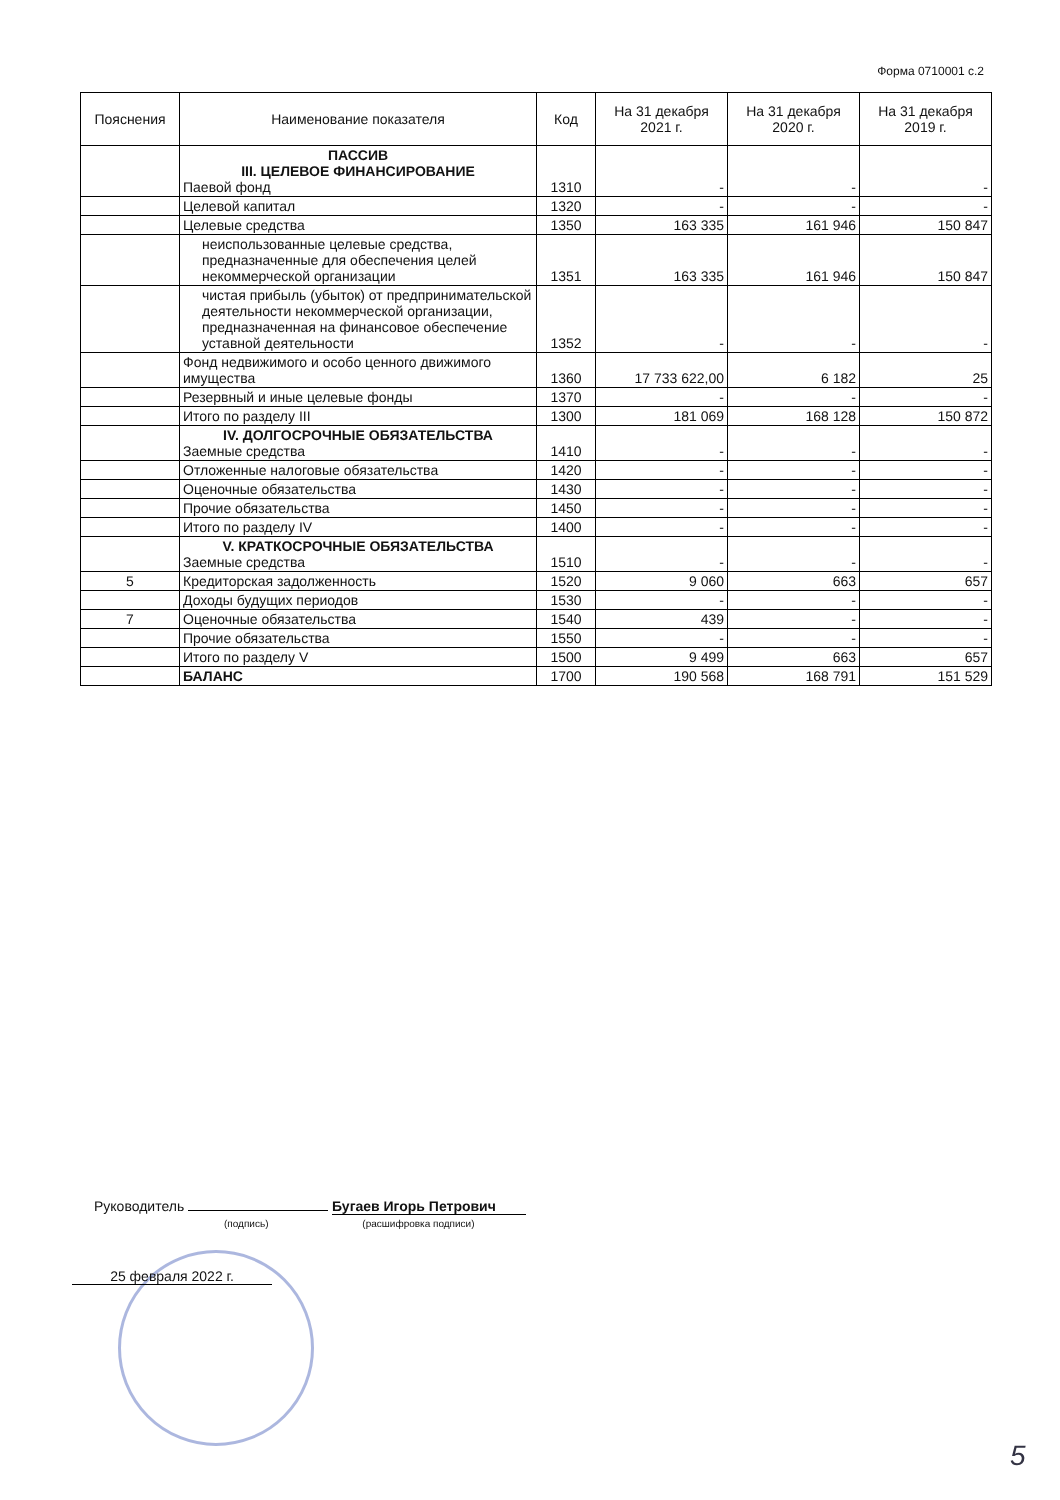Форма 0710001 с.2
| Пояснения | Наименование показателя | Код | На 31 декабря 2021 г. | На 31 декабря 2020 г. | На 31 декабря 2019 г. |
| --- | --- | --- | --- | --- | --- |
| | ПАССИВ III. ЦЕЛЕВОЕ ФИНАНСИРОВАНИЕ Паевой фонд | 1310 | - | - | - |
| | Целевой капитал | 1320 | - | - | - |
| | Целевые средства | 1350 | 163 335 | 161 946 | 150 847 |
| | неиспользованные целевые средства, предназначенные для обеспечения целей некоммерческой организации | 1351 | 163 335 | 161 946 | 150 847 |
| | чистая прибыль (убыток) от предпринимательской деятельности некоммерческой организации, предназначенная на финансовое обеспечение уставной деятельности | 1352 | - | - | - |
| | Фонд недвижимого и особо ценного движимого имущества | 1360 | 17 733 622,00 | 6 182 | 25 |
| | Резервный и иные целевые фонды | 1370 | - | - | - |
| | Итого по разделу III | 1300 | 181 069 | 168 128 | 150 872 |
| | IV. ДОЛГОСРОЧНЫЕ ОБЯЗАТЕЛЬСТВА Заемные средства | 1410 | - | - | - |
| | Отложенные налоговые обязательства | 1420 | - | - | - |
| | Оценочные обязательства | 1430 | - | - | - |
| | Прочие обязательства | 1450 | - | - | - |
| | Итого по разделу IV | 1400 | - | - | - |
| | V. КРАТКОСРОЧНЫЕ ОБЯЗАТЕЛЬСТВА Заемные средства | 1510 | - | - | - |
| 5 | Кредиторская задолженность | 1520 | 9 060 | 663 | 657 |
| | Доходы будущих периодов | 1530 | - | - | - |
| 7 | Оценочные обязательства | 1540 | 439 | - | - |
| | Прочие обязательства | 1550 | - | - | - |
| | Итого по разделу V | 1500 | 9 499 | 663 | 657 |
| | БАЛАНС | 1700 | 190 568 | 168 791 | 151 529 |
Руководитель Бугаев Игорь Петрович
(подпись) (расшифровка подписи)
25 февраля 2022 г.
5